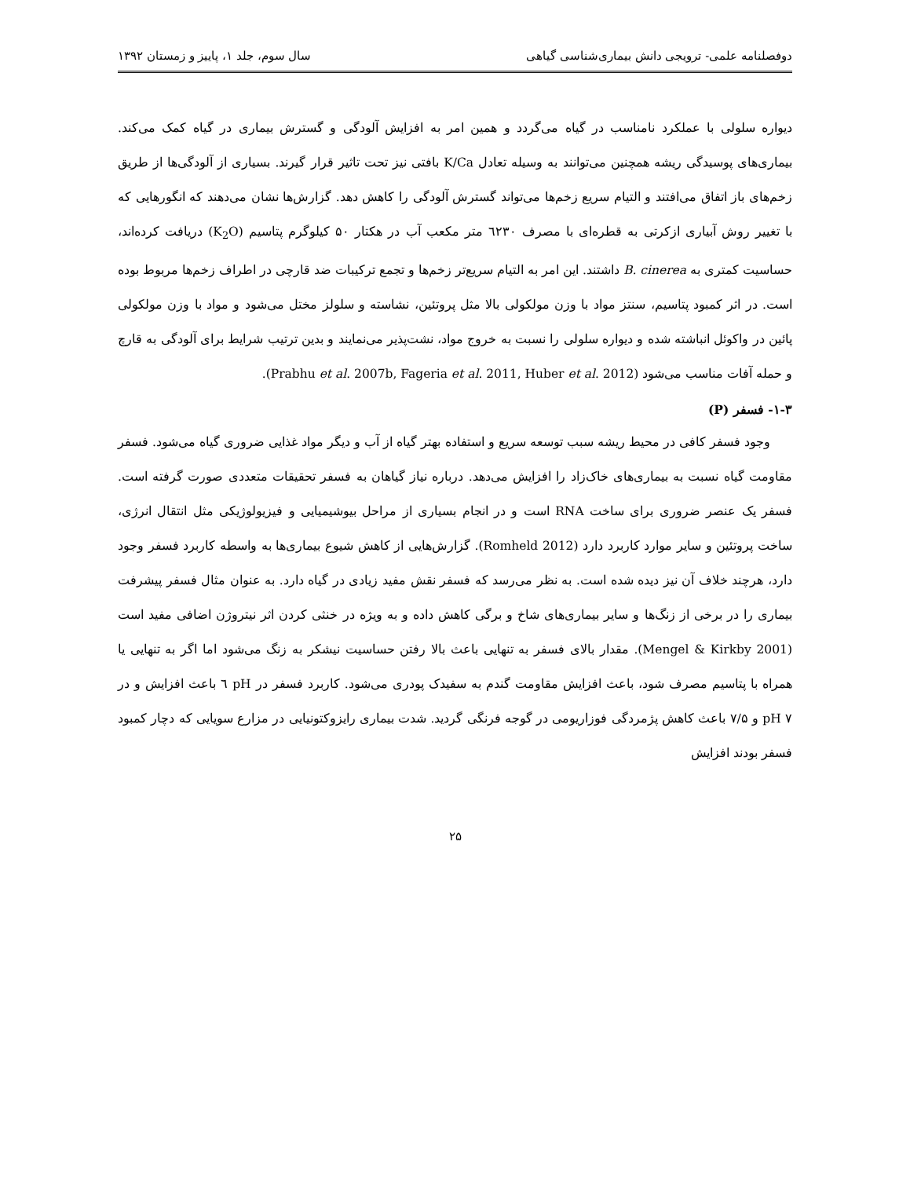دوفصلنامه علمی- ترویجی دانش بیماری‌شناسی گیاهی سال سوم، جلد ۱، پاییز و زمستان ۱۳۹۲
دیواره سلولی با عملکرد نامناسب در گیاه می‌گردد و همین امر به افزایش آلودگی و گسترش بیماری در گیاه کمک می‌کند. بیماری‌های پوسیدگی ریشه همچنین می‌توانند به وسیله تعادل K/Ca بافتی نیز تحت تاثیر قرار گیرند. بسیاری از آلودگی‌ها از طریق زخم‌های باز اتفاق می‌افتند و التیام سریع زخم‌ها می‌تواند گسترش آلودگی را کاهش دهد. گزارش‌ها نشان می‌دهند که انگورهایی که با تغییر روش آبیاری ازکرتی به قطره‌ای با مصرف ٦٢٣٠ متر مکعب آب در هکتار ۵۰ کیلوگرم پتاسیم (K<sub>2</sub>O) دریافت کرده‌اند، حساسیت کمتری به B. cinerea داشتند. این امر به التیام سریع‌تر زخم‌ها و تجمع ترکیبات ضد قارچی در اطراف زخم‌ها مربوط بوده است. در اثر کمبود پتاسیم، سنتز مواد با وزن مولکولی بالا مثل پروتئین، نشاسته و سلولز مختل می‌شود و مواد با وزن مولکولی پائین در واکوئل انباشته شده و دیواره سلولی را نسبت به خروج مواد، نشت‌پذیر می‌نمایند و بدین ترتیب شرایط برای آلودگی به قارچ و حمله آفات مناسب می‌شود (Prabhu et al. 2007b, Fageria et al. 2011, Huber et al. 2012).
۱-۳- فسفر (P)
وجود فسفر کافی در محیط ریشه سبب توسعه سریع و استفاده بهتر گیاه از آب و دیگر مواد غذایی ضروری گیاه می‌شود. فسفر مقاومت گیاه نسبت به بیماری‌های خاک‌زاد را افزایش می‌دهد. درباره نیاز گیاهان به فسفر تحقیقات متعددی صورت گرفته است. فسفر یک عنصر ضروری برای ساخت RNA است و در انجام بسیاری از مراحل بیوشیمیایی و فیزیولوژیکی مثل انتقال انرژی، ساخت پروتئین و سایر موارد کاربرد دارد (Romheld 2012). گزارش‌هایی از کاهش شیوع بیماری‌ها به واسطه کاربرد فسفر وجود دارد، هرچند خلاف آن نیز دیده شده است. به نظر می‌رسد که فسفر نقش مفید زیادی در گیاه دارد. به عنوان مثال فسفر پیشرفت بیماری را در برخی از زنگ‌ها و سایر بیماری‌های شاخ و برگی کاهش داده و به ویژه در خنثی کردن اثر نیتروژن اضافی مفید است (Mengel & Kirkby 2001). مقدار بالای فسفر به تنهایی باعث بالا رفتن حساسیت نیشکر به زنگ می‌شود اما اگر به تنهایی یا همراه با پتاسیم مصرف شود، باعث افزایش مقاومت گندم به سفیدک پودری می‌شود. کاربرد فسفر در pH ٦ باعث افزایش و در pH ۷ و ۷/۵ باعث کاهش پژمردگی فوزاریومی در گوجه فرنگی گردید. شدت بیماری رایزوکتونیایی در مزارع سویایی که دچار کمبود فسفر بودند افزایش
۲۵